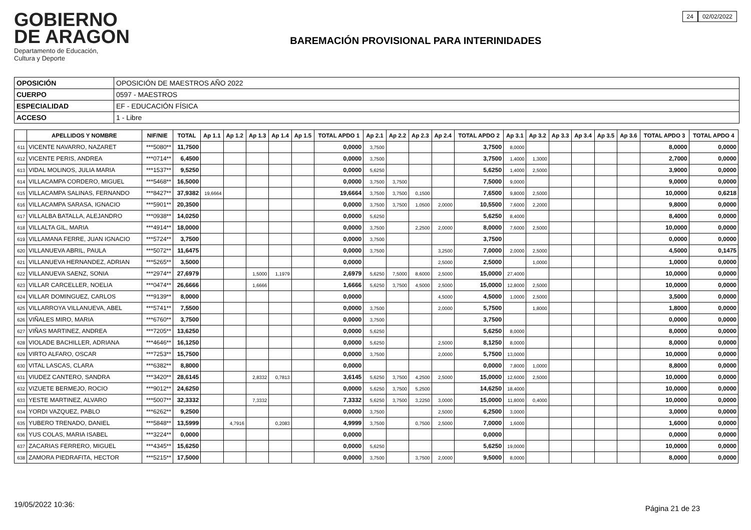GOBIERNO
DE ARAGON
Departamento de Educación,
Cultura y Deporte
BAREMACIÓN PROVISIONAL PARA INTERINIDADES
24 02/02/2022
| OPOSICIÓN | OPOSICIÓN DE MAESTROS AÑO 2022 |
| CUERPO | 0597 - MAESTROS |
| ESPECIALIDAD | EF - EDUCACIÓN FÍSICA |
| ACCESO | 1 - Libre |
| | APELLIDOS Y NOMBRE | NIF/NIE | TOTAL | Ap 1.1 | Ap 1.2 | Ap 1.3 | Ap 1.4 | Ap 1.5 | TOTAL APDO 1 | Ap 2.1 | Ap 2.2 | Ap 2.3 | Ap 2.4 | TOTAL APDO 2 | Ap 3.1 | Ap 3.2 | Ap 3.3 | Ap 3.4 | Ap 3.5 | Ap 3.6 | TOTAL APDO 3 | TOTAL APDO 4 |
| --- | --- | --- | --- | --- | --- | --- | --- | --- | --- | --- | --- | --- | --- | --- | --- | --- | --- | --- | --- | --- | --- | --- |
| 611 | VICENTE NAVARRO, NAZARET | ***5080** | 11,7500 | | | | | | 0,0000 | 3,7500 | | | | 3,7500 | 8,0000 | | | | | | 8,0000 | 0,0000 |
| 612 | VICENTE PERIS, ANDREA | ***0714** | 6,4500 | | | | | | 0,0000 | 3,7500 | | | | 3,7500 | 1,4000 | 1,3000 | | | | | 2,7000 | 0,0000 |
| 613 | VIDAL MOLINOS, JULIA MARIA | ***1537** | 9,5250 | | | | | | 0,0000 | 5,6250 | | | | 5,6250 | 1,4000 | 2,5000 | | | | | 3,9000 | 0,0000 |
| 614 | VILLACAMPA CORDERO, MIGUEL | ***5468** | 16,5000 | | | | | | 0,0000 | 3,7500 | 3,7500 | | | 7,5000 | 9,0000 | | | | | | 9,0000 | 0,0000 |
| 615 | VILLACAMPA SALINAS, FERNANDO | ***8427** | 37,9382 | 19,6664 | | | | | 19,6664 | 3,7500 | 3,7500 | 0,1500 | | 7,6500 | 9,8000 | 2,5000 | | | | | 10,0000 | 0,6218 |
| 616 | VILLACAMPA SARASA, IGNACIO | ***5901** | 20,3500 | | | | | | 0,0000 | 3,7500 | 3,7500 | 1,0500 | 2,0000 | 10,5500 | 7,6000 | 2,2000 | | | | | 9,8000 | 0,0000 |
| 617 | VILLALBA BATALLA, ALEJANDRO | ***0938** | 14,0250 | | | | | | 0,0000 | 5,6250 | | | | 5,6250 | 8,4000 | | | | | | 8,4000 | 0,0000 |
| 618 | VILLALTA GIL, MARIA | ***4914** | 18,0000 | | | | | | 0,0000 | 3,7500 | | 2,2500 | 2,0000 | 8,0000 | 7,6000 | 2,5000 | | | | | 10,0000 | 0,0000 |
| 619 | VILLAMANA FERRE, JUAN IGNACIO | ***5724** | 3,7500 | | | | | | 0,0000 | 3,7500 | | | | 3,7500 | | | | | | | 0,0000 | 0,0000 |
| 620 | VILLANUEVA ABRIL, PAULA | ***5072** | 11,6475 | | | | | | 0,0000 | 3,7500 | | | 3,2500 | 7,0000 | 2,0000 | 2,5000 | | | | | 4,5000 | 0,1475 |
| 621 | VILLANUEVA HERNANDEZ, ADRIAN | ***5265** | 3,5000 | | | | | | 0,0000 | | | | 2,5000 | 2,5000 | | 1,0000 | | | | | 1,0000 | 0,0000 |
| 622 | VILLANUEVA SAENZ, SONIA | ***2974** | 27,6979 | | | 1,5000 | 1,1979 | | 2,6979 | 5,6250 | 7,5000 | 8,6000 | 2,5000 | 15,0000 | 27,4000 | | | | | | 10,0000 | 0,0000 |
| 623 | VILLAR CARCELLER, NOELIA | ***0474** | 26,6666 | | | 1,6666 | | | 1,6666 | 5,6250 | 3,7500 | 4,5000 | 2,5000 | 15,0000 | 12,8000 | 2,5000 | | | | | 10,0000 | 0,0000 |
| 624 | VILLAR DOMINGUEZ, CARLOS | ***9139** | 8,0000 | | | | | | 0,0000 | | | | 4,5000 | 4,5000 | 1,0000 | 2,5000 | | | | | 3,5000 | 0,0000 |
| 625 | VILLARROYA VILLANUEVA, ABEL | ***5741** | 7,5500 | | | | | | 0,0000 | 3,7500 | | | 2,0000 | 5,7500 | | 1,8000 | | | | | 1,8000 | 0,0000 |
| 626 | VIÑALES MIRO, MARIA | ***6760** | 3,7500 | | | | | | 0,0000 | 3,7500 | | | | 3,7500 | | | | | | | 0,0000 | 0,0000 |
| 627 | VIÑAS MARTINEZ, ANDREA | ***7205** | 13,6250 | | | | | | 0,0000 | 5,6250 | | | | 5,6250 | 8,0000 | | | | | | 8,0000 | 0,0000 |
| 628 | VIOLADE BACHILLER, ADRIANA | ***4646** | 16,1250 | | | | | | 0,0000 | 5,6250 | | | 2,5000 | 8,1250 | 8,0000 | | | | | | 8,0000 | 0,0000 |
| 629 | VIRTO ALFARO, OSCAR | ***7253** | 15,7500 | | | | | | 0,0000 | 3,7500 | | | 2,0000 | 5,7500 | 13,0000 | | | | | | 10,0000 | 0,0000 |
| 630 | VITAL LASCAS, CLARA | ***6382** | 8,8000 | | | | | | 0,0000 | | | | | 0,0000 | 7,8000 | 1,0000 | | | | | 8,8000 | 0,0000 |
| 631 | VIUDEZ CANTERO, SANDRA | ***3420** | 28,6145 | | | 2,8332 | 0,7813 | | 3,6145 | 5,6250 | 3,7500 | 4,2500 | 2,5000 | 15,0000 | 12,6000 | 2,5000 | | | | | 10,0000 | 0,0000 |
| 632 | VIZUETE BERMEJO, ROCIO | ***9012** | 24,6250 | | | | | | 0,0000 | 5,6250 | 3,7500 | 5,2500 | | 14,6250 | 18,4000 | | | | | | 10,0000 | 0,0000 |
| 633 | YESTE MARTINEZ, ALVARO | ***5007** | 32,3332 | | | 7,3332 | | | 7,3332 | 5,6250 | 3,7500 | 3,2250 | 3,0000 | 15,0000 | 11,8000 | 0,4000 | | | | | 10,0000 | 0,0000 |
| 634 | YORDI VAZQUEZ, PABLO | ***6262** | 9,2500 | | | | | | 0,0000 | 3,7500 | | | 2,5000 | 6,2500 | 3,0000 | | | | | | 3,0000 | 0,0000 |
| 635 | YUBERO TRENADO, DANIEL | ***5848** | 13,5999 | | 4,7916 | | 0,2083 | | 4,9999 | 3,7500 | | 0,7500 | 2,5000 | 7,0000 | 1,6000 | | | | | | 1,6000 | 0,0000 |
| 636 | YUS COLAS, MARIA ISABEL | ***3224** | 0,0000 | | | | | | 0,0000 | | | | | 0,0000 | | | | | | | 0,0000 | 0,0000 |
| 637 | ZACARIAS FERRERO, MIGUEL | ***4345** | 15,6250 | | | | | | 0,0000 | 5,6250 | | | | 5,6250 | 19,0000 | | | | | | 10,0000 | 0,0000 |
| 638 | ZAMORA PIEDRAFITA, HECTOR | ***5215** | 17,5000 | | | | | | 0,0000 | 3,7500 | | 3,7500 | 2,0000 | 9,5000 | 8,0000 | | | | | | 8,0000 | 0,0000 |
19/05/2022 10:36: Página 21 de 23